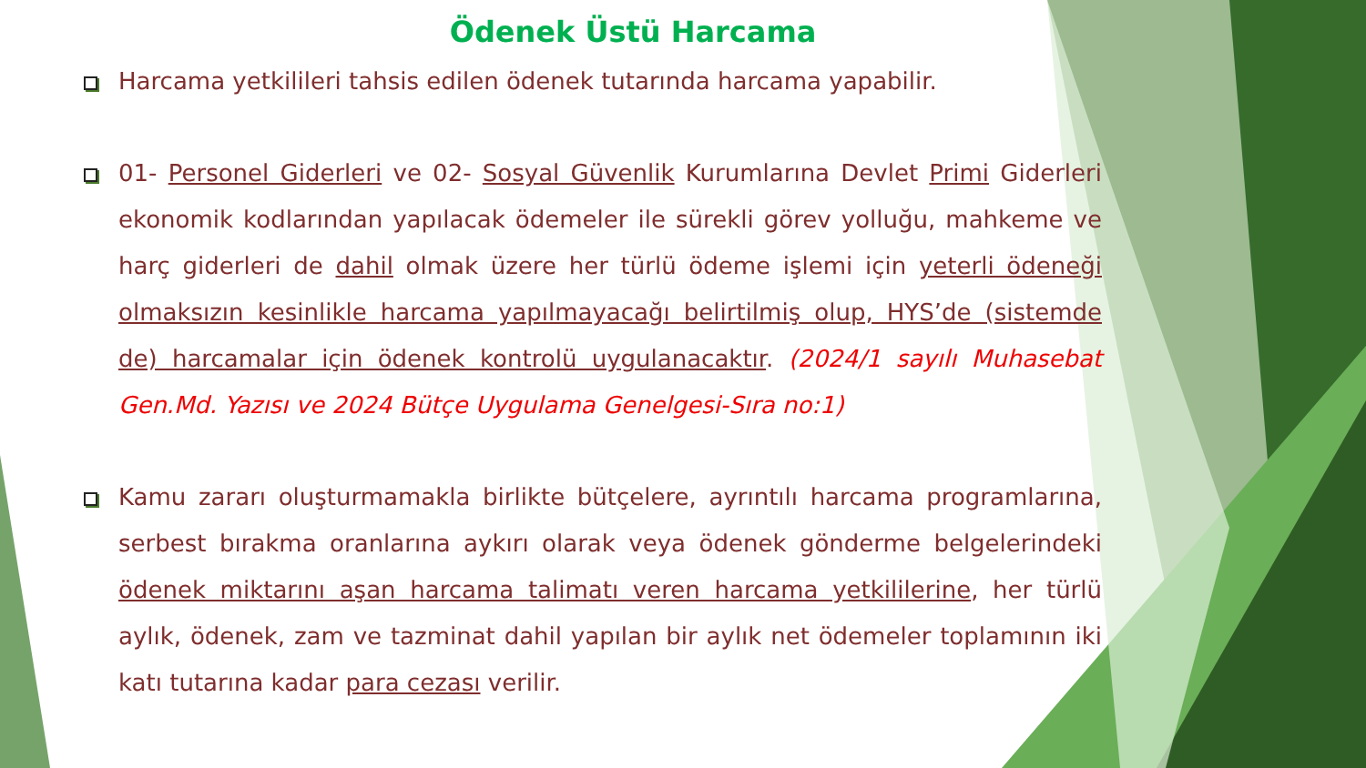Ödenek Üstü Harcama
Harcama yetkilileri tahsis edilen ödenek tutarında harcama yapabilir.
01- Personel Giderleri ve 02- Sosyal Güvenlik Kurumlarına Devlet Primi Giderleri ekonomik kodlarından yapılacak ödemeler ile sürekli görev yolluğu, mahkeme ve harç giderleri de dahil olmak üzere her türlü ödeme işlemi için yeterli ödeneği olmaksızın kesinlikle harcama yapılmayacağı belirtilmiş olup, HYS’de (sistemde de) harcamalar için ödenek kontrolü uygulanacaktır. (2024/1 sayılı Muhasebat Gen.Md. Yazısı ve 2024 Bütçe Uygulama Genelgesi-Sıra no:1)
Kamu zararı oluşturmamakla birlikte bütçelere, ayrıntılı harcama programlarına, serbest bırakma oranlarına aykırı olarak veya ödenek gönderme belgelerindeki ödenek miktarını aşan harcama talimatı veren harcama yetkililerine, her türlü aylık, ödenek, zam ve tazminat dahil yapılan bir aylık net ödemeler toplamının iki katı tutarına kadar para cezası verilir.